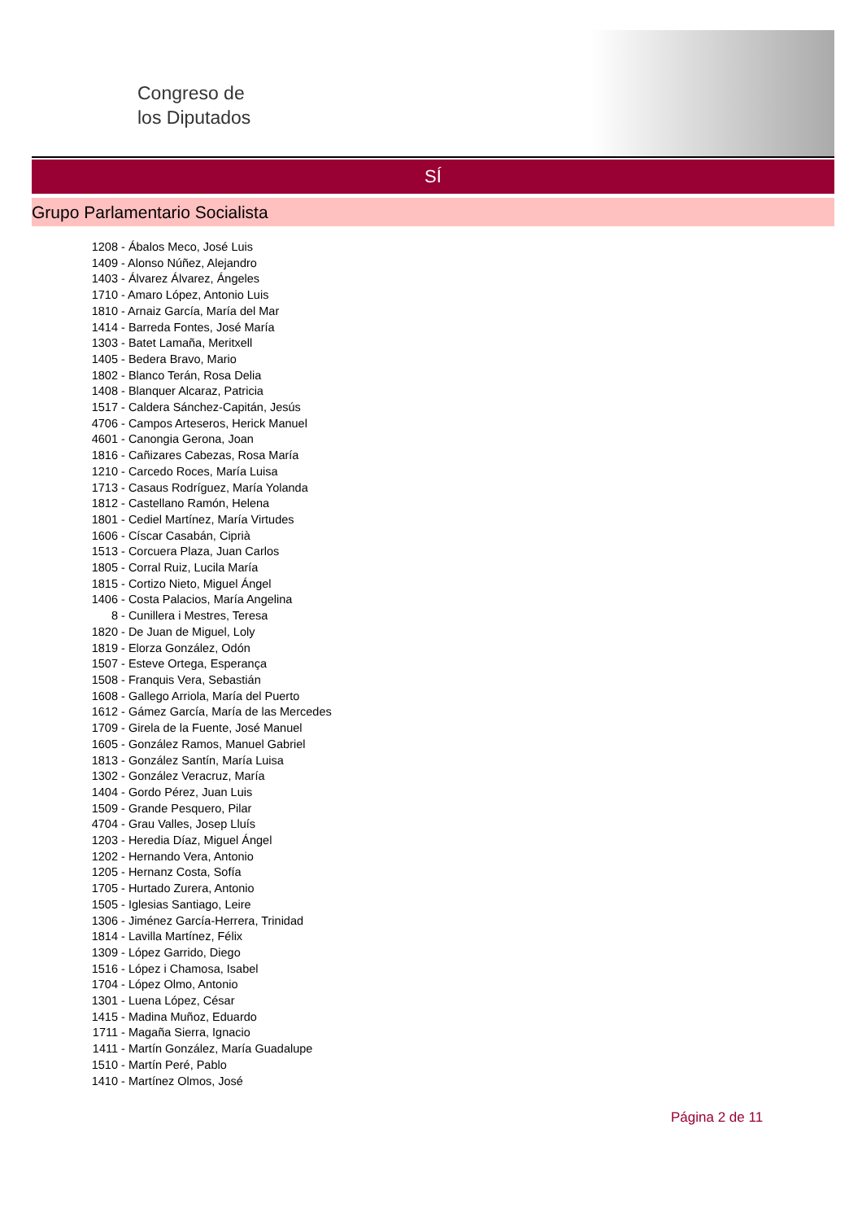Congreso de
los Diputados
SÍ
Grupo Parlamentario Socialista
1208 - Ábalos Meco, José Luis
1409 - Alonso Núñez, Alejandro
1403 - Álvarez Álvarez, Ángeles
1710 - Amaro López, Antonio Luis
1810 - Arnaiz García, María del Mar
1414 - Barreda Fontes, José María
1303 - Batet Lamaña, Meritxell
1405 - Bedera Bravo, Mario
1802 - Blanco Terán, Rosa Delia
1408 - Blanquer Alcaraz, Patricia
1517 - Caldera Sánchez-Capitán, Jesús
4706 - Campos Arteseros, Herick Manuel
4601 - Canongia Gerona, Joan
1816 - Cañizares Cabezas, Rosa María
1210 - Carcedo Roces, María Luisa
1713 - Casaus Rodríguez, María Yolanda
1812 - Castellano Ramón, Helena
1801 - Cediel Martínez, María Virtudes
1606 - Císcar Casabán, Ciprià
1513 - Corcuera Plaza, Juan Carlos
1805 - Corral Ruiz, Lucila María
1815 - Cortizo Nieto, Miguel Ángel
1406 - Costa Palacios, María Angelina
8 - Cunillera i Mestres, Teresa
1820 - De Juan de Miguel, Loly
1819 - Elorza González, Odón
1507 - Esteve Ortega, Esperança
1508 - Franquis Vera, Sebastián
1608 - Gallego Arriola, María del Puerto
1612 - Gámez García, María de las Mercedes
1709 - Girela de la Fuente, José Manuel
1605 - González Ramos, Manuel Gabriel
1813 - González Santín, María Luisa
1302 - González Veracruz, María
1404 - Gordo Pérez, Juan Luis
1509 - Grande Pesquero, Pilar
4704 - Grau Valles, Josep Lluís
1203 - Heredia Díaz, Miguel Ángel
1202 - Hernando Vera, Antonio
1205 - Hernanz Costa, Sofía
1705 - Hurtado Zurera, Antonio
1505 - Iglesias Santiago, Leire
1306 - Jiménez García-Herrera, Trinidad
1814 - Lavilla Martínez, Félix
1309 - López Garrido, Diego
1516 - López i Chamosa, Isabel
1704 - López Olmo, Antonio
1301 - Luena López, César
1415 - Madina Muñoz, Eduardo
1711 - Magaña Sierra, Ignacio
1411 - Martín González, María Guadalupe
1510 - Martín Peré, Pablo
1410 - Martínez Olmos, José
Página 2 de 11